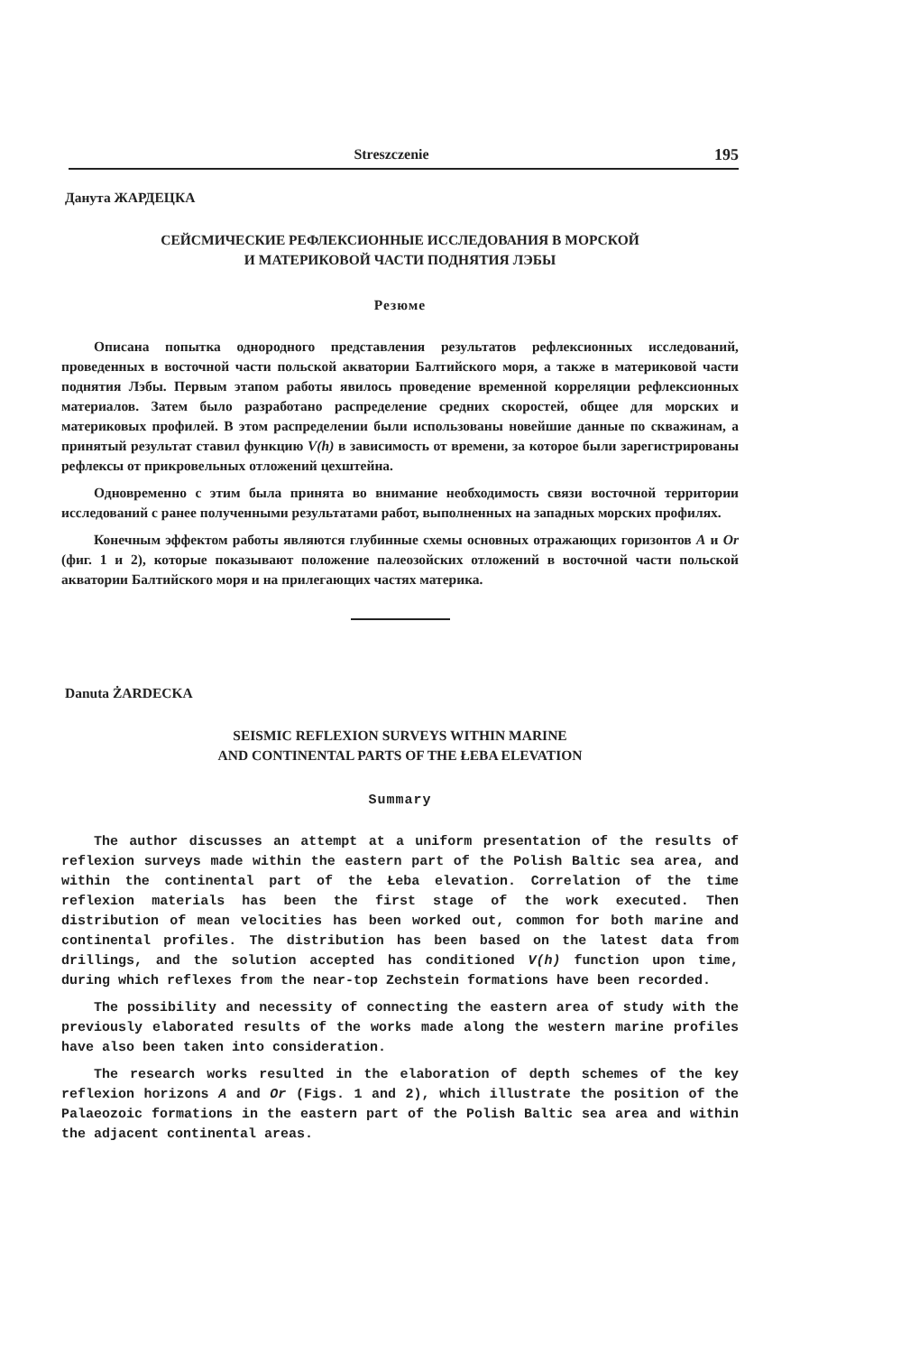Streszczenie 195
Данута ЖАРДЕЦКА
СЕЙСМИЧЕСКИЕ РЕФЛЕКСИОННЫЕ ИССЛЕДОВАНИЯ В МОРСКОЙ
И МАТЕРИКОВОЙ ЧАСТИ ПОДНЯТИЯ ЛЭБЫ
Резюме
Описана попытка однородного представления результатов рефлексионных исследований, проведенных в восточной части польской акватории Балтийского моря, а также в материковой части поднятия Лэбы. Первым этапом работы явилось проведение временной корреляции рефлексионных материалов. Затем было разработано распределение средних скоростей, общее для морских и материковых профилей. В этом распределении были использованы новейшие данные по скважинам, а принятый результат ставил функцию V(h) в зависимость от времени, за которое были зарегистрированы рефлексы от прикровельных отложений цехштейна.
Одновременно с этим была принята во внимание необходимость связи восточной территории исследований с ранее полученными результатами работ, выполненных на западных морских профилях.
Конечным эффектом работы являются глубинные схемы основных отражающих горизонтов A и Or (фиг. 1 и 2), которые показывают положение палеозойских отложений в восточной части польской акватории Балтийского моря и на прилегающих частях материка.
Danuta ŻARDECKA
SEISMIC REFLEXION SURVEYS WITHIN MARINE
AND CONTINENTAL PARTS OF THE ŁEBA ELEVATION
Summary
The author discusses an attempt at a uniform presentation of the results of reflexion surveys made within the eastern part of the Polish Baltic sea area, and within the continental part of the Łeba elevation. Correlation of the time reflexion materials has been the first stage of the work executed. Then distribution of mean velocities has been worked out, common for both marine and continental profiles. The distribution has been based on the latest data from drillings, and the solution accepted has conditioned V(h) function upon time, during which reflexes from the near-top Zechstein formations have been recorded.
The possibility and necessity of connecting the eastern area of study with the previously elaborated results of the works made along the western marine profiles have also been taken into consideration.
The research works resulted in the elaboration of depth schemes of the key reflexion horizons A and Or (Figs. 1 and 2), which illustrate the position of the Palaeozoic formations in the eastern part of the Polish Baltic sea area and within the adjacent continental areas.